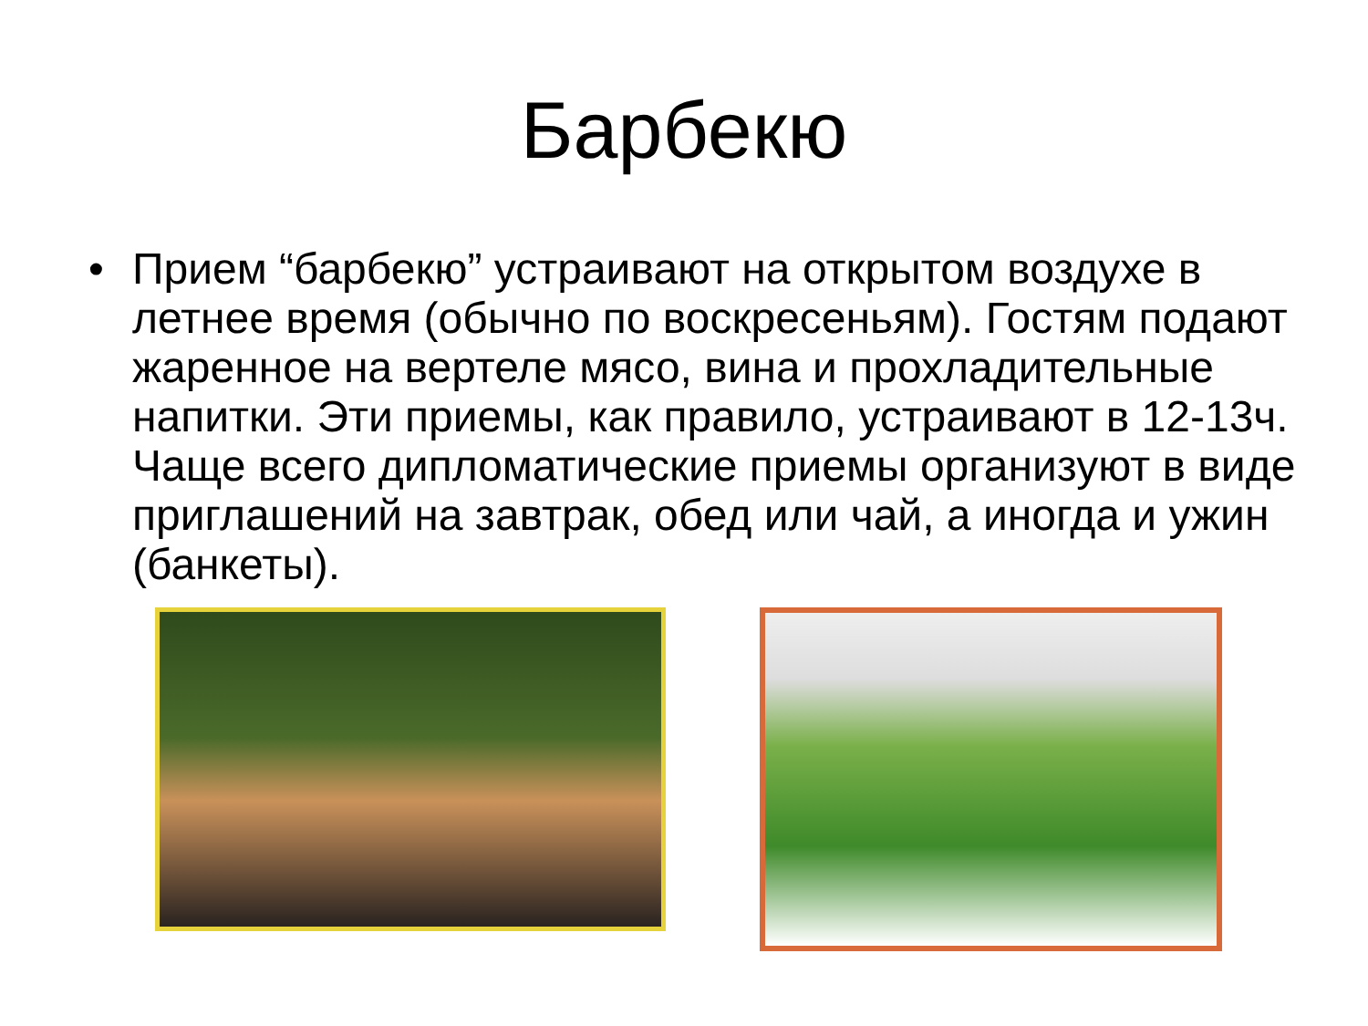Барбекю
• Прием “барбекю” устраивают на открытом воздухе в летнее время (обычно по воскресеньям). Гостям подают жаренное на вертеле мясо, вина и прохладительные напитки. Эти приемы, как правило, устраивают в 12-13ч. Чаще всего дипломатические приемы организуют в виде приглашений на завтрак, обед или чай, а иногда и ужин (банкеты).